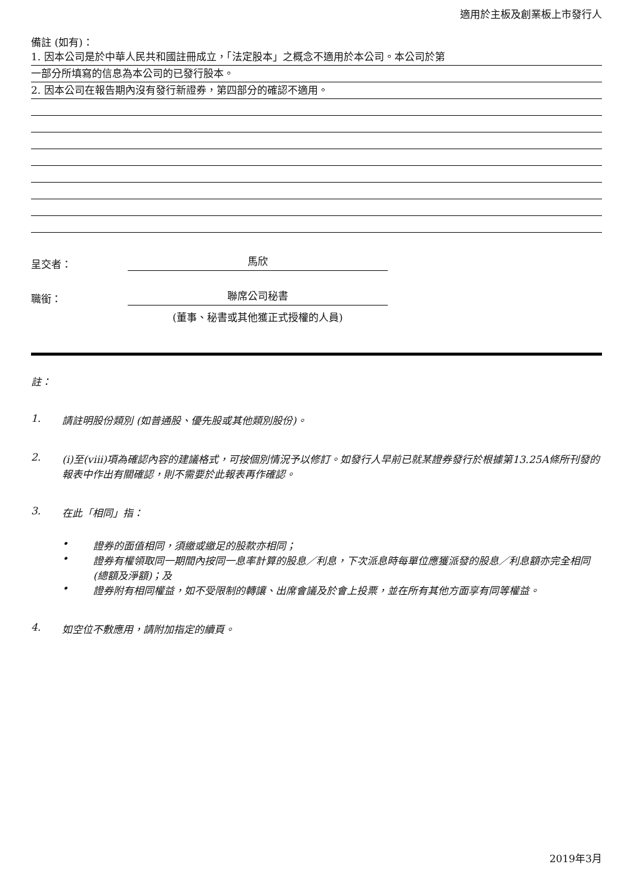適用於主板及創業板上市發行人
備註 (如有)：
1. 因本公司是於中華人民共和國註冊成立，「法定股本」之概念不適用於本公司。本公司於第
一部分所填寫的信息為本公司的已發行股本。
2. 因本公司在報告期內沒有發行新證券，第四部分的確認不適用。
呈交者：
馬欣
職銜：
聯席公司秘書
(董事、秘書或其他獲正式授權的人員)
註：
1. 請註明股份類別 (如普通股、優先股或其他類別股份)。
2. (i)至(viii)項為確認內容的建議格式，可按個別情況予以修訂。如發行人早前已就某證券發行於根據第13.25A條所刊發的報表中作出有關確認，則不需要於此報表再作確認。
3. 在此「相同」指：
• 證券的面值相同，須繳或繳足的股款亦相同；
• 證券有權領取同一期間內按同一息率計算的股息／利息，下次派息時每單位應獲派發的股息／利息額亦完全相同 (總額及淨額)；及
• 證券附有相同權益，如不受限制的轉讓、出席會議及於會上投票，並在所有其他方面享有同等權益。
4. 如空位不敷應用，請附加指定的續頁。
2019年3月